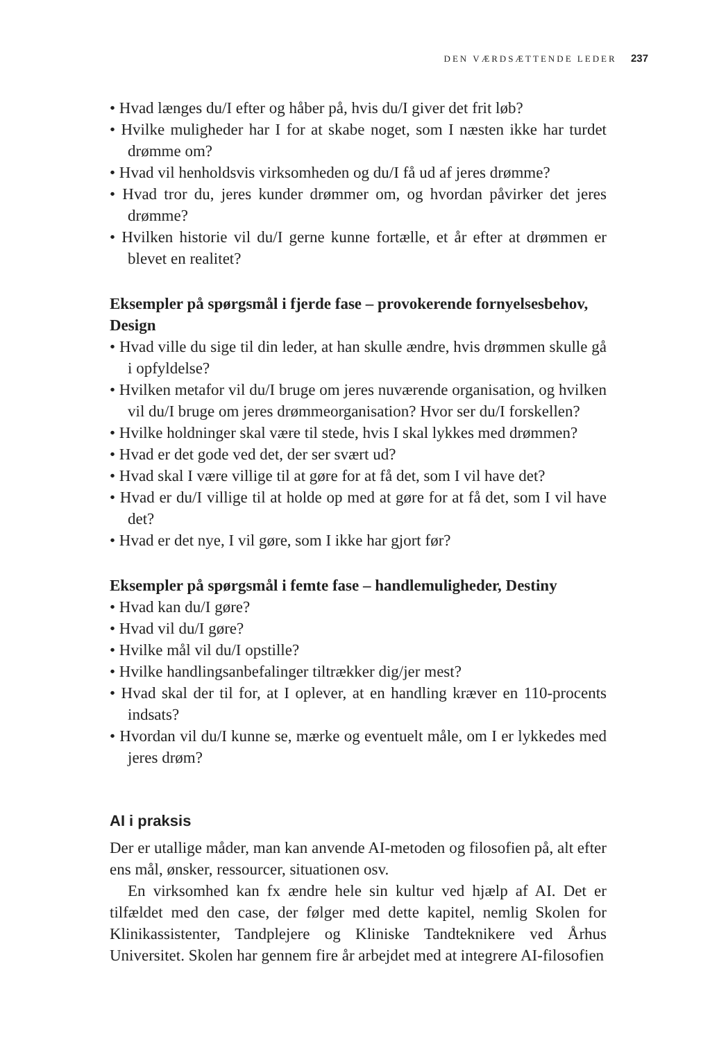DEN VÆRDSÆTTENDE LEDER 237
• Hvad længes du/I efter og håber på, hvis du/I giver det frit løb?
• Hvilke muligheder har I for at skabe noget, som I næsten ikke har turdet drømme om?
• Hvad vil henholdsvis virksomheden og du/I få ud af jeres drømme?
• Hvad tror du, jeres kunder drømmer om, og hvordan påvirker det jeres drømme?
• Hvilken historie vil du/I gerne kunne fortælle, et år efter at drømmen er blevet en realitet?
Eksempler på spørgsmål i fjerde fase – provokerende fornyelsesbehov, Design
• Hvad ville du sige til din leder, at han skulle ændre, hvis drømmen skulle gå i opfyldelse?
• Hvilken metafor vil du/I bruge om jeres nuværende organisation, og hvilken vil du/I bruge om jeres drømmeorganisation? Hvor ser du/I forskellen?
• Hvilke holdninger skal være til stede, hvis I skal lykkes med drømmen?
• Hvad er det gode ved det, der ser svært ud?
• Hvad skal I være villige til at gøre for at få det, som I vil have det?
• Hvad er du/I villige til at holde op med at gøre for at få det, som I vil have det?
• Hvad er det nye, I vil gøre, som I ikke har gjort før?
Eksempler på spørgsmål i femte fase – handlemuligheder, Destiny
• Hvad kan du/I gøre?
• Hvad vil du/I gøre?
• Hvilke mål vil du/I opstille?
• Hvilke handlingsanbefalinger tiltrækker dig/jer mest?
• Hvad skal der til for, at I oplever, at en handling kræver en 110-procents indsats?
• Hvordan vil du/I kunne se, mærke og eventuelt måle, om I er lykkedes med jeres drøm?
AI i praksis
Der er utallige måder, man kan anvende AI-metoden og filosofien på, alt efter ens mål, ønsker, ressourcer, situationen osv.
En virksomhed kan fx ændre hele sin kultur ved hjælp af AI. Det er tilfældet med den case, der følger med dette kapitel, nemlig Skolen for Klinikassistenter, Tandplejere og Kliniske Tandteknikere ved Århus Universitet. Skolen har gennem fire år arbejdet med at integrere AI-filosofien